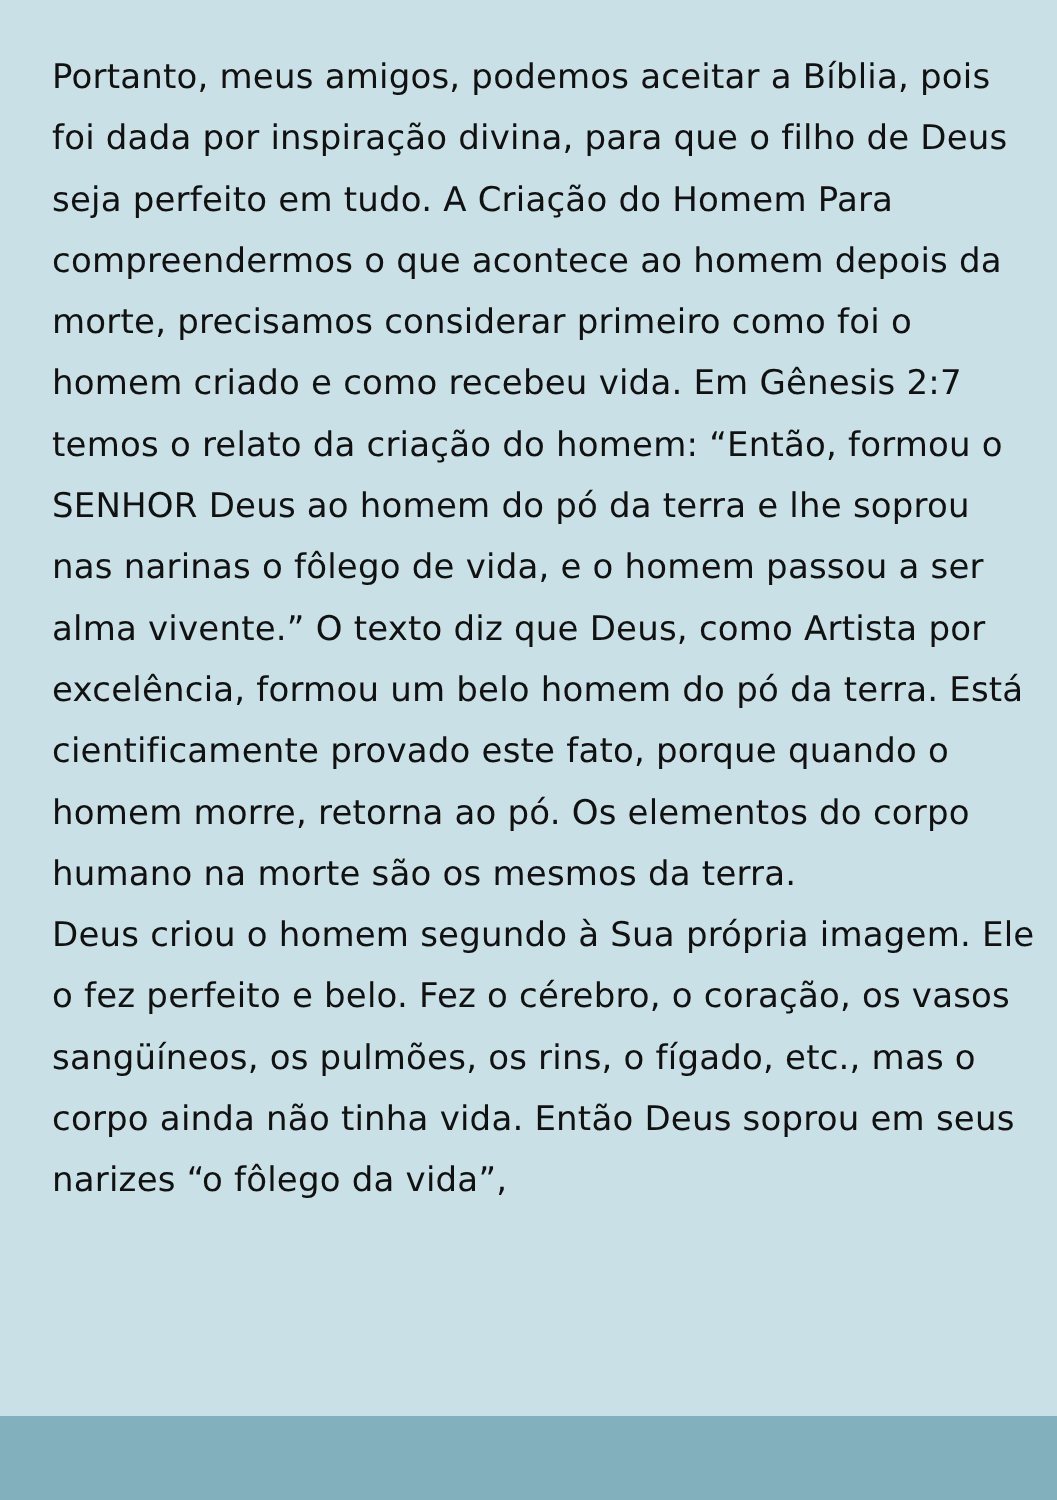Portanto, meus amigos, podemos aceitar a Bíblia, pois foi dada por inspiração divina, para que o filho de Deus seja perfeito em tudo. A Criação do Homem Para compreendermos o que acontece ao homem depois da morte, precisamos considerar primeiro como foi o homem criado e como recebeu vida. Em Gênesis 2:7 temos o relato da criação do homem: “Então, formou o SENHOR Deus ao homem do pó da terra e lhe soprou nas narinas o fôlego de vida, e o homem passou a ser alma vivente.” O texto diz que Deus, como Artista por excelência, formou um belo homem do pó da terra. Está cientificamente provado este fato, porque quando o homem morre, retorna ao pó. Os elementos do corpo humano na morte são os mesmos da terra.
Deus criou o homem segundo à Sua própria imagem. Ele o fez perfeito e belo. Fez o cérebro, o coração, os vasos sangüíneos, os pulmões, os rins, o fígado, etc., mas o corpo ainda não tinha vida. Então Deus soprou em seus narizes “o fôlego da vida”,